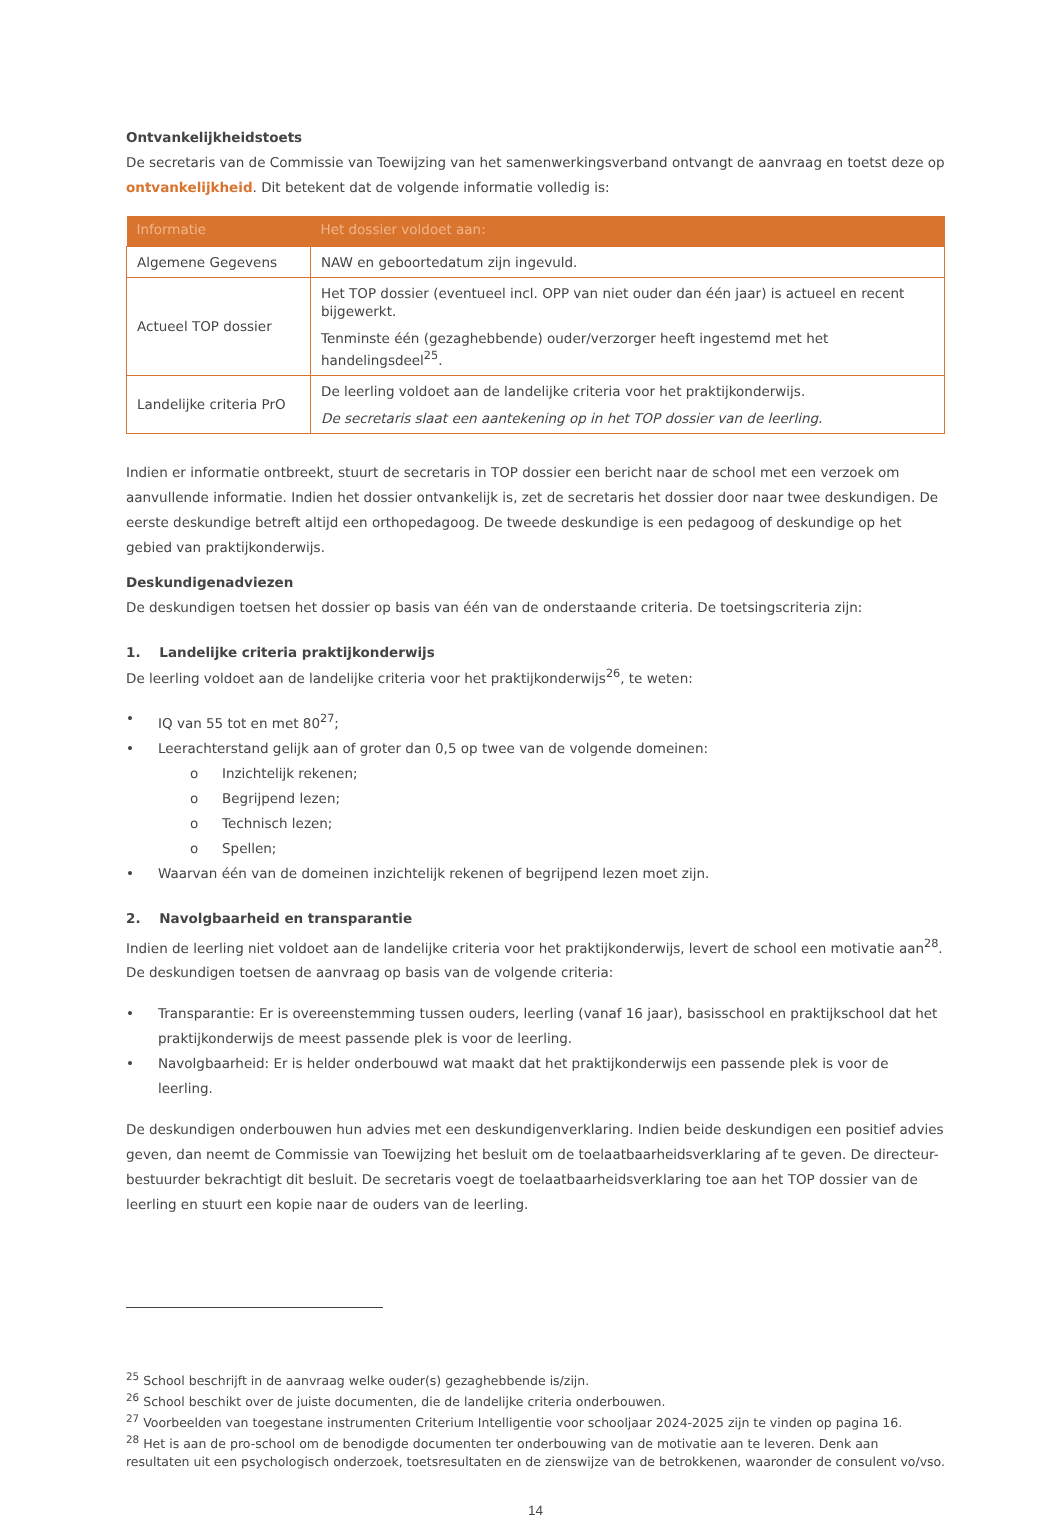Ontvankelijkheidstoets
De secretaris van de Commissie van Toewijzing van het samenwerkingsverband ontvangt de aanvraag en toetst deze op ontvankelijkheid. Dit betekent dat de volgende informatie volledig is:
| Informatie | Het dossier voldoet aan: |
| --- | --- |
| Algemene Gegevens | NAW en geboortedatum zijn ingevuld. |
| Actueel TOP dossier | Het TOP dossier (eventueel incl. OPP van niet ouder dan één jaar) is actueel en recent bijgewerkt. Tenminste één (gezaghebbende) ouder/verzorger heeft ingestemd met het handelingsdeel<sup>25</sup>. |
| Landelijke criteria PrO | De leerling voldoet aan de landelijke criteria voor het praktijkonderwijs. De secretaris slaat een aantekening op in het TOP dossier van de leerling. |
Indien er informatie ontbreekt, stuurt de secretaris in TOP dossier een bericht naar de school met een verzoek om aanvullende informatie. Indien het dossier ontvankelijk is, zet de secretaris het dossier door naar twee deskundigen. De eerste deskundige betreft altijd een orthopedagoog. De tweede deskundige is een pedagoog of deskundige op het gebied van praktijkonderwijs.
Deskundigenadviezen
De deskundigen toetsen het dossier op basis van één van de onderstaande criteria. De toetsingscriteria zijn:
1. Landelijke criteria praktijkonderwijs
De leerling voldoet aan de landelijke criteria voor het praktijkonderwijs<sup>26</sup>, te weten:
• IQ van 55 tot en met 80<sup>27</sup>;
• Leerachterstand gelijk aan of groter dan 0,5 op twee van de volgende domeinen:
o Inzichtelijk rekenen;
o Begrijpend lezen;
o Technisch lezen;
o Spellen;
• Waarvan één van de domeinen inzichtelijk rekenen of begrijpend lezen moet zijn.
2. Navolgbaarheid en transparantie
Indien de leerling niet voldoet aan de landelijke criteria voor het praktijkonderwijs, levert de school een motivatie aan<sup>28</sup>. De deskundigen toetsen de aanvraag op basis van de volgende criteria:
• Transparantie: Er is overeenstemming tussen ouders, leerling (vanaf 16 jaar), basisschool en praktijkschool dat het praktijkonderwijs de meest passende plek is voor de leerling.
• Navolgbaarheid: Er is helder onderbouwd wat maakt dat het praktijkonderwijs een passende plek is voor de leerling.
De deskundigen onderbouwen hun advies met een deskundigenverklaring. Indien beide deskundigen een positief advies geven, dan neemt de Commissie van Toewijzing het besluit om de toelaatbaarheidsverklaring af te geven. De directeur-bestuurder bekrachtigt dit besluit. De secretaris voegt de toelaatbaarheidsverklaring toe aan het TOP dossier van de leerling en stuurt een kopie naar de ouders van de leerling.
<sup>25</sup> School beschrijft in de aanvraag welke ouder(s) gezaghebbende is/zijn.
<sup>26</sup> School beschikt over de juiste documenten, die de landelijke criteria onderbouwen.
<sup>27</sup> Voorbeelden van toegestane instrumenten Criterium Intelligentie voor schooljaar 2024-2025 zijn te vinden op pagina 16.
<sup>28</sup> Het is aan de pro-school om de benodigde documenten ter onderbouwing van de motivatie aan te leveren. Denk aan resultaten uit een psychologisch onderzoek, toetsresultaten en de zienswijze van de betrokkenen, waaronder de consulent vo/vso.
14